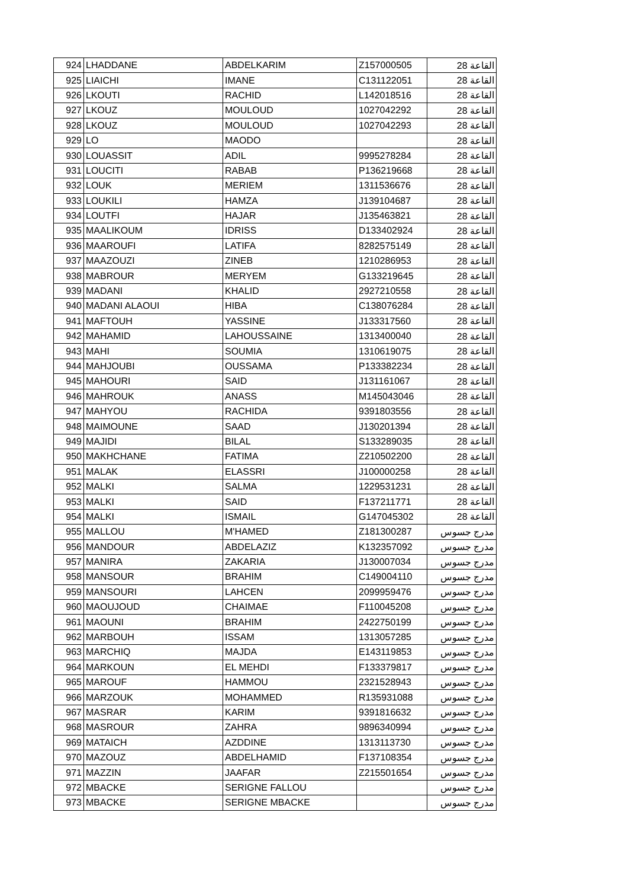| 924 | LHADDANE | ABDELKARIM | Z157000505 | القاعة 28 |
| 925 | LIAICHI | IMANE | C131122051 | القاعة 28 |
| 926 | LKOUTI | RACHID | L142018516 | القاعة 28 |
| 927 | LKOUZ | MOULOUD | 1027042292 | القاعة 28 |
| 928 | LKOUZ | MOULOUD | 1027042293 | القاعة 28 |
| 929 | LO | MAODO | | القاعة 28 |
| 930 | LOUASSIT | ADIL | 9995278284 | القاعة 28 |
| 931 | LOUCITI | RABAB | P136219668 | القاعة 28 |
| 932 | LOUK | MERIEM | 1311536676 | القاعة 28 |
| 933 | LOUKILI | HAMZA | J139104687 | القاعة 28 |
| 934 | LOUTFI | HAJAR | J135463821 | القاعة 28 |
| 935 | MAALIKOUM | IDRISS | D133402924 | القاعة 28 |
| 936 | MAAROUFI | LATIFA | 8282575149 | القاعة 28 |
| 937 | MAAZOUZI | ZINEB | 1210286953 | القاعة 28 |
| 938 | MABROUR | MERYEM | G133219645 | القاعة 28 |
| 939 | MADANI | KHALID | 2927210558 | القاعة 28 |
| 940 | MADANI ALAOUI | HIBA | C138076284 | القاعة 28 |
| 941 | MAFTOUH | YASSINE | J133317560 | القاعة 28 |
| 942 | MAHAMID | LAHOUSSAINE | 1313400040 | القاعة 28 |
| 943 | MAHI | SOUMIA | 1310619075 | القاعة 28 |
| 944 | MAHJOUBI | OUSSAMA | P133382234 | القاعة 28 |
| 945 | MAHOURI | SAID | J131161067 | القاعة 28 |
| 946 | MAHROUK | ANASS | M145043046 | القاعة 28 |
| 947 | MAHYOU | RACHIDA | 9391803556 | القاعة 28 |
| 948 | MAIMOUNE | SAAD | J130201394 | القاعة 28 |
| 949 | MAJIDI | BILAL | S133289035 | القاعة 28 |
| 950 | MAKHCHANE | FATIMA | Z210502200 | القاعة 28 |
| 951 | MALAK | ELASSRI | J100000258 | القاعة 28 |
| 952 | MALKI | SALMA | 1229531231 | القاعة 28 |
| 953 | MALKI | SAID | F137211771 | القاعة 28 |
| 954 | MALKI | ISMAIL | G147045302 | القاعة 28 |
| 955 | MALLOU | M'HAMED | Z181300287 | مدرج جسوس |
| 956 | MANDOUR | ABDELAZIZ | K132357092 | مدرج جسوس |
| 957 | MANIRA | ZAKARIA | J130007034 | مدرج جسوس |
| 958 | MANSOUR | BRAHIM | C149004110 | مدرج جسوس |
| 959 | MANSOURI | LAHCEN | 2099959476 | مدرج جسوس |
| 960 | MAOUJOUD | CHAIMAE | F110045208 | مدرج جسوس |
| 961 | MAOUNI | BRAHIM | 2422750199 | مدرج جسوس |
| 962 | MARBOUH | ISSAM | 1313057285 | مدرج جسوس |
| 963 | MARCHIQ | MAJDA | E143119853 | مدرج جسوس |
| 964 | MARKOUN | EL MEHDI | F133379817 | مدرج جسوس |
| 965 | MAROUF | HAMMOU | 2321528943 | مدرج جسوس |
| 966 | MARZOUK | MOHAMMED | R135931088 | مدرج جسوس |
| 967 | MASRAR | KARIM | 9391816632 | مدرج جسوس |
| 968 | MASROUR | ZAHRA | 9896340994 | مدرج جسوس |
| 969 | MATAICH | AZDDINE | 1313113730 | مدرج جسوس |
| 970 | MAZOUZ | ABDELHAMID | F137108354 | مدرج جسوس |
| 971 | MAZZIN | JAAFAR | Z215501654 | مدرج جسوس |
| 972 | MBACKE | SERIGNE FALLOU | | مدرج جسوس |
| 973 | MBACKE | SERIGNE MBACKE | | مدرج جسوس |